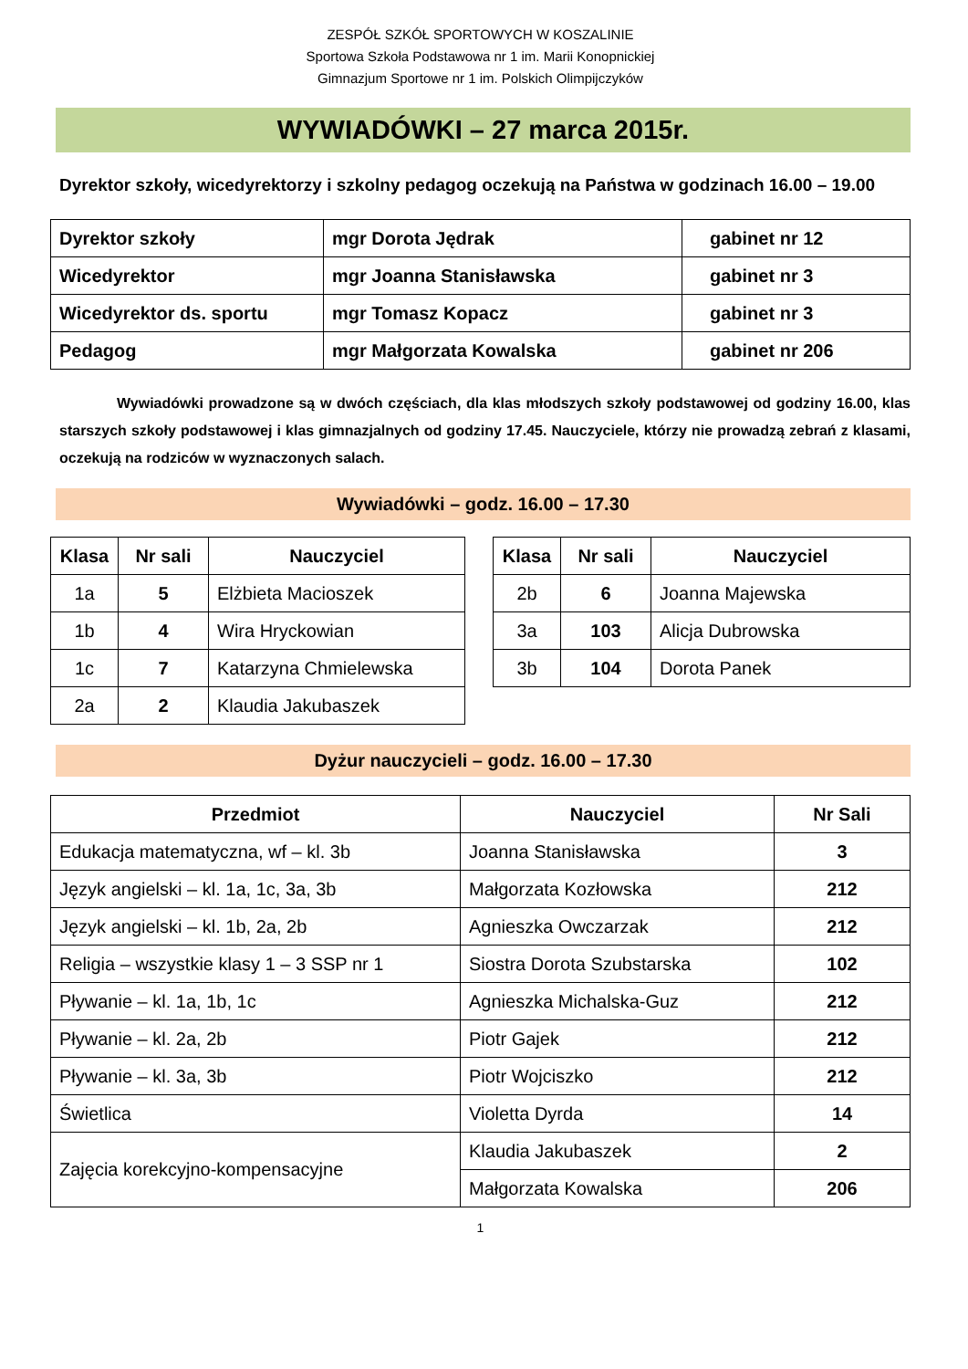ZESPÓŁ SZKÓŁ SPORTOWYCH W KOSZALINIE
Sportowa Szkoła Podstawowa nr 1 im. Marii Konopnickiej
Gimnazjum Sportowe nr 1 im. Polskich Olimpijczyków
WYWIADÓWKI – 27 marca 2015r.
Dyrektor szkoły, wicedyrektorzy i szkolny pedagog oczekują na Państwa w godzinach 16.00 – 19.00
| Dyrektor szkoły | mgr Dorota Jędrak | gabinet nr 12 |
| Wicedyrektor | mgr Joanna Stanisławska | gabinet nr 3 |
| Wicedyrektor ds. sportu | mgr Tomasz Kopacz | gabinet nr 3 |
| Pedagog | mgr Małgorzata Kowalska | gabinet nr 206 |
Wywiadówki prowadzone są w dwóch częściach, dla klas młodszych szkoły podstawowej od godziny 16.00, klas starszych szkoły podstawowej i klas gimnazjalnych od godziny 17.45. Nauczyciele, którzy nie prowadzą zebrań z klasami, oczekują na rodziców w wyznaczonych salach.
Wywiadówki – godz. 16.00 – 17.30
| Klasa | Nr sali | Nauczyciel |
| --- | --- | --- |
| 1a | 5 | Elżbieta Macioszek |
| 1b | 4 | Wira Hryckowian |
| 1c | 7 | Katarzyna Chmielewska |
| 2a | 2 | Klaudia Jakubaszek |
| Klasa | Nr sali | Nauczyciel |
| --- | --- | --- |
| 2b | 6 | Joanna Majewska |
| 3a | 103 | Alicja Dubrowska |
| 3b | 104 | Dorota Panek |
Dyżur nauczycieli – godz. 16.00 – 17.30
| Przedmiot | Nauczyciel | Nr Sali |
| --- | --- | --- |
| Edukacja matematyczna, wf – kl. 3b | Joanna Stanisławska | 3 |
| Język angielski – kl. 1a, 1c, 3a, 3b | Małgorzata Kozłowska | 212 |
| Język angielski – kl. 1b, 2a, 2b | Agnieszka Owczarzak | 212 |
| Religia – wszystkie klasy 1 – 3 SSP nr 1 | Siostra Dorota Szubstarska | 102 |
| Pływanie – kl. 1a, 1b, 1c | Agnieszka Michalska-Guz | 212 |
| Pływanie – kl. 2a, 2b | Piotr Gajek | 212 |
| Pływanie – kl. 3a, 3b | Piotr Wojciszko | 212 |
| Świetlica | Violetta Dyrda | 14 |
| Zajęcia korekcyjno-kompensacyjne | Klaudia Jakubaszek | 2 |
| | Małgorzata Kowalska | 206 |
1